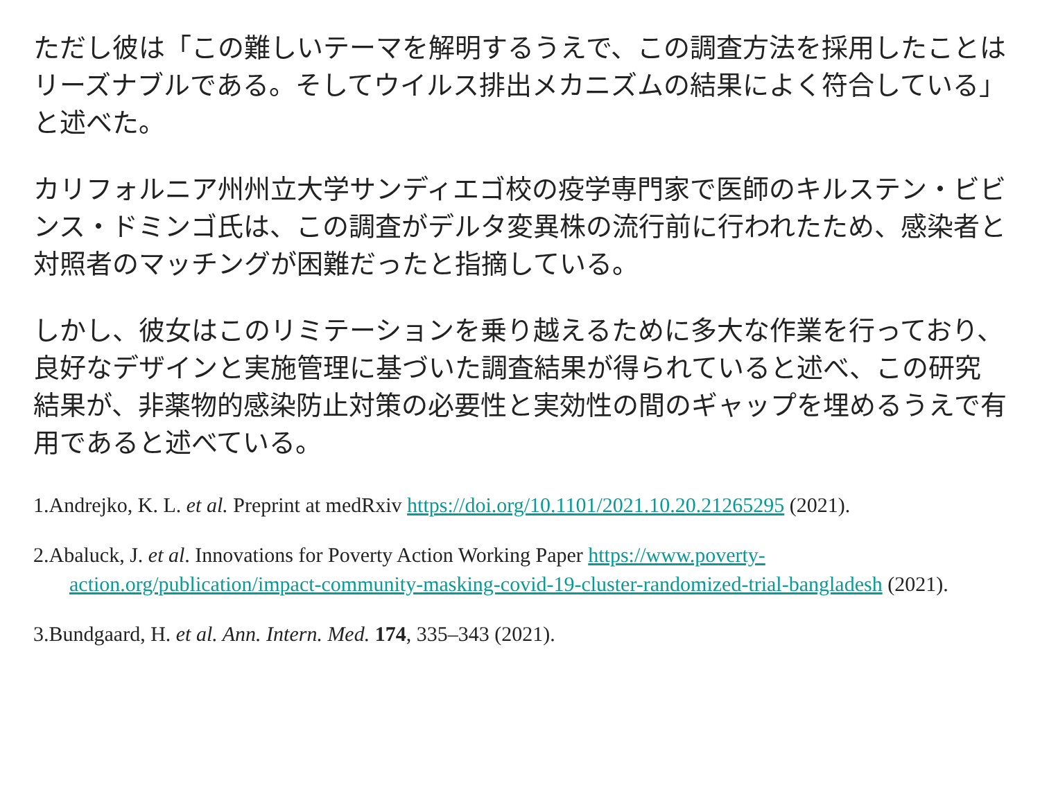ただし彼は「この難しいテーマを解明するうえで、この調査方法を採用したことはリーズナブルである。そしてウイルス排出メカニズムの結果によく符合している」と述べた。
カリフォルニア州州立大学サンディエゴ校の疫学専門家で医師のキルステン・ビビンス・ドミンゴ氏は、この調査がデルタ変異株の流行前に行われたため、感染者と対照者のマッチングが困難だったと指摘している。
しかし、彼女はこのリミテーションを乗り越えるために多大な作業を行っており、良好なデザインと実施管理に基づいた調査結果が得られていると述べ、この研究結果が、非薬物的感染防止対策の必要性と実効性の間のギャップを埋めるうえで有用であると述べている。
1.Andrejko, K. L. et al. Preprint at medRxiv https://doi.org/10.1101/2021.10.20.21265295 (2021).
2.Abaluck, J. et al. Innovations for Poverty Action Working Paper https://www.poverty-action.org/publication/impact-community-masking-covid-19-cluster-randomized-trial-bangladesh (2021).
3.Bundgaard, H. et al. Ann. Intern. Med. 174, 335–343 (2021).